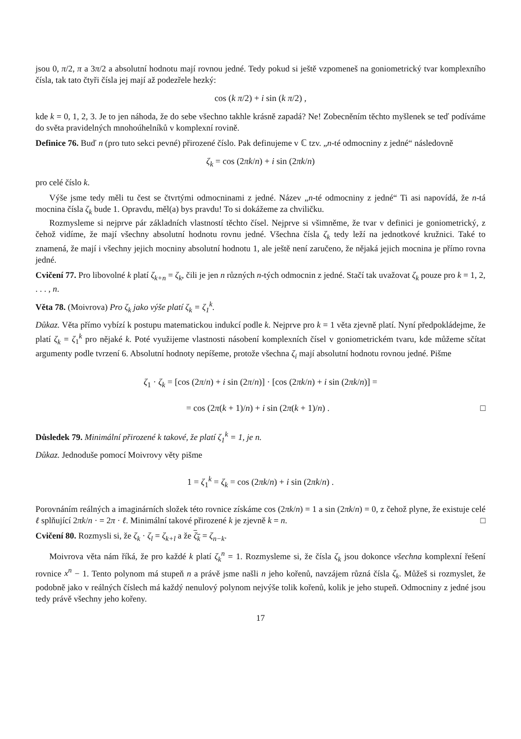jsou 0, π/2, π a 3π/2 a absolutní hodnotu mají rovnou jedné. Tedy pokud si ještě vzpomeneš na goniometrický tvar komplexního čísla, tak tato čtyři čísla jej mají až podezřele hezký:
cos (k π/2) + i sin (k π/2) ,
kde k = 0, 1, 2, 3. Je to jen náhoda, že do sebe všechno takhle krásně zapadá? Ne! Zobecněním těchto myšlenek se teď podíváme do světa pravidelných mnohoúhelníků v komplexní rovině.
Definice 76. Buď n (pro tuto sekci pevné) přirozené číslo. Pak definujeme v ℂ tzv. „n-té odmocniny z jedné“ následovně
ζ<sub>k</sub> = cos (2πk/n) + i sin (2πk/n)
pro celé číslo k.
Výše jsme tedy měli tu čest se čtvrtými odmocninami z jedné. Název „n-té odmocniny z jedné“ Ti asi napovídá, že n-tá mocnina čísla ζ<sub>k</sub> bude 1. Opravdu, měl(a) bys pravdu! To si dokážeme za chviličku.
Rozmysleme si nejprve pár základních vlastností těchto čísel. Nejprve si všimněme, že tvar v definici je goniometrický, z čehož vidíme, že mají všechny absolutní hodnotu rovnu jedné. Všechna čísla ζ<sub>k</sub> tedy leží na jednotkové kružnici. Také to znamená, že mají i všechny jejich mocniny absolutní hodnotu 1, ale ještě není zaručeno, že nějaká jejich mocnina je přímo rovna jedné.
Cvičení 77. Pro libovolné k platí ζ<sub>k+n</sub> = ζ<sub>k</sub>, čili je jen n různých n-tých odmocnin z jedné. Stačí tak uvažovat ζ<sub>k</sub> pouze pro k = 1, 2, . . . , n.
Věta 78. (Moivrova) Pro ζ<sub>k</sub> jako výše platí ζ<sub>k</sub> = ζ<sub>1</sub><sup>k</sup>.
Důkaz. Věta přímo vybízí k postupu matematickou indukcí podle k. Nejprve pro k = 1 věta zjevně platí. Nyní předpokládejme, že platí ζ<sub>k</sub> = ζ<sub>1</sub><sup>k</sup> pro nějaké k. Poté využijeme vlastnosti násobení komplexních čísel v goniometrickém tvaru, kde můžeme sčítat argumenty podle tvrzení 6. Absolutní hodnoty nepíšeme, protože všechna ζ<sub>i</sub> mají absolutní hodnotu rovnou jedné. Pišme
ζ<sub>1</sub> · ζ<sub>k</sub> = [cos (2π/n) + i sin (2π/n)] · [cos (2πk/n) + i sin (2πk/n)] =
= cos (2π(k + 1)/n) + i sin (2π(k + 1)/n) . □
Důsledek 79. Minimální přirozené k takové, že platí ζ<sub>1</sub><sup>k</sup> = 1, je n.
Důkaz. Jednoduše pomocí Moivrovy věty pišme
1 = ζ<sub>1</sub><sup>k</sup> = ζ<sub>k</sub> = cos (2πk/n) + i sin (2πk/n) .
Porovnáním reálných a imaginárních složek této rovnice získáme cos (2πk/n) = 1 a sin (2πk/n) = 0, z čehož plyne, že existuje celé ℓ splňující 2πk/n · = 2π · ℓ. Minimální takové přirozené k je zjevně k = n. □
Cvičení 80. Rozmysli si, že ζ<sub>k</sub> · ζ<sub>l</sub> = ζ<sub>k+l</sub> a že ζ<sub>k</sub> = ζ<sub>n−k</sub>.
Moivrova věta nám říká, že pro každé k platí ζ<sub>k</sub><sup>n</sup> = 1. Rozmysleme si, že čísla ζ<sub>k</sub> jsou dokonce všechna komplexní řešení rovnice x<sup>n</sup> − 1. Tento polynom má stupeň n a právě jsme našli n jeho kořenů, navzájem různá čísla ζ<sub>k</sub>. Můžeš si rozmyslet, že podobně jako v reálných číslech má každý nenulový polynom nejvýše tolik kořenů, kolik je jeho stupeň. Odmocniny z jedné jsou tedy právě všechny jeho kořeny.
17